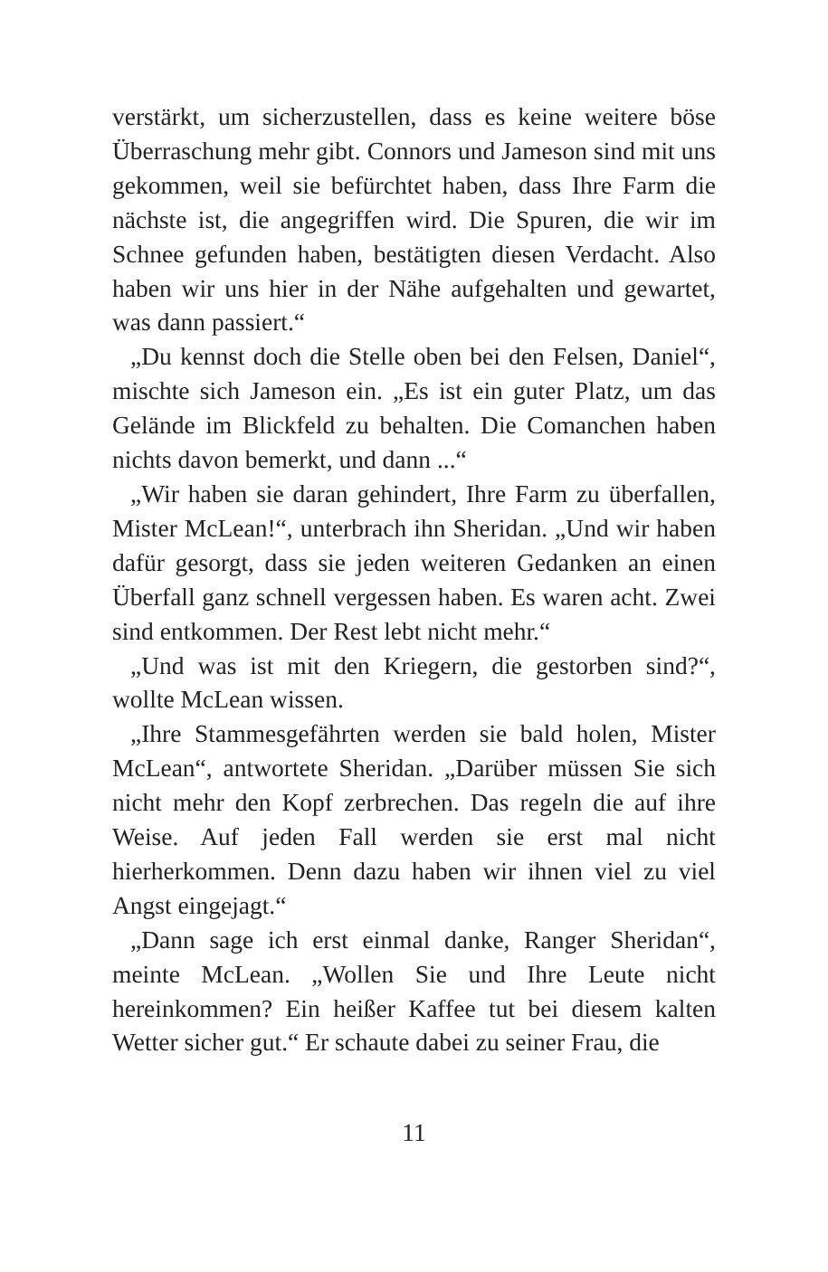verstärkt, um sicherzustellen, dass es keine weitere böse Überraschung mehr gibt. Connors und Jameson sind mit uns gekommen, weil sie befürchtet haben, dass Ihre Farm die nächste ist, die angegriffen wird. Die Spuren, die wir im Schnee gefunden haben, bestätigten diesen Verdacht. Also haben wir uns hier in der Nähe aufgehalten und gewartet, was dann passiert.“
„Du kennst doch die Stelle oben bei den Felsen, Daniel“, mischte sich Jameson ein. „Es ist ein guter Platz, um das Gelände im Blickfeld zu behalten. Die Comanchen haben nichts davon bemerkt, und dann ...“
„Wir haben sie daran gehindert, Ihre Farm zu überfallen, Mister McLean!“, unterbrach ihn Sheridan. „Und wir haben dafür gesorgt, dass sie jeden weiteren Gedanken an einen Überfall ganz schnell vergessen haben. Es waren acht. Zwei sind entkommen. Der Rest lebt nicht mehr.“
„Und was ist mit den Kriegern, die gestorben sind?“, wollte McLean wissen.
„Ihre Stammesgefährten werden sie bald holen, Mister McLean“, antwortete Sheridan. „Darüber müssen Sie sich nicht mehr den Kopf zerbrechen. Das regeln die auf ihre Weise. Auf jeden Fall werden sie erst mal nicht hierherkommen. Denn dazu haben wir ihnen viel zu viel Angst eingejagt.“
„Dann sage ich erst einmal danke, Ranger Sheridan“, meinte McLean. „Wollen Sie und Ihre Leute nicht hereinkommen? Ein heißer Kaffee tut bei diesem kalten Wetter sicher gut.“ Er schaute dabei zu seiner Frau, die
11